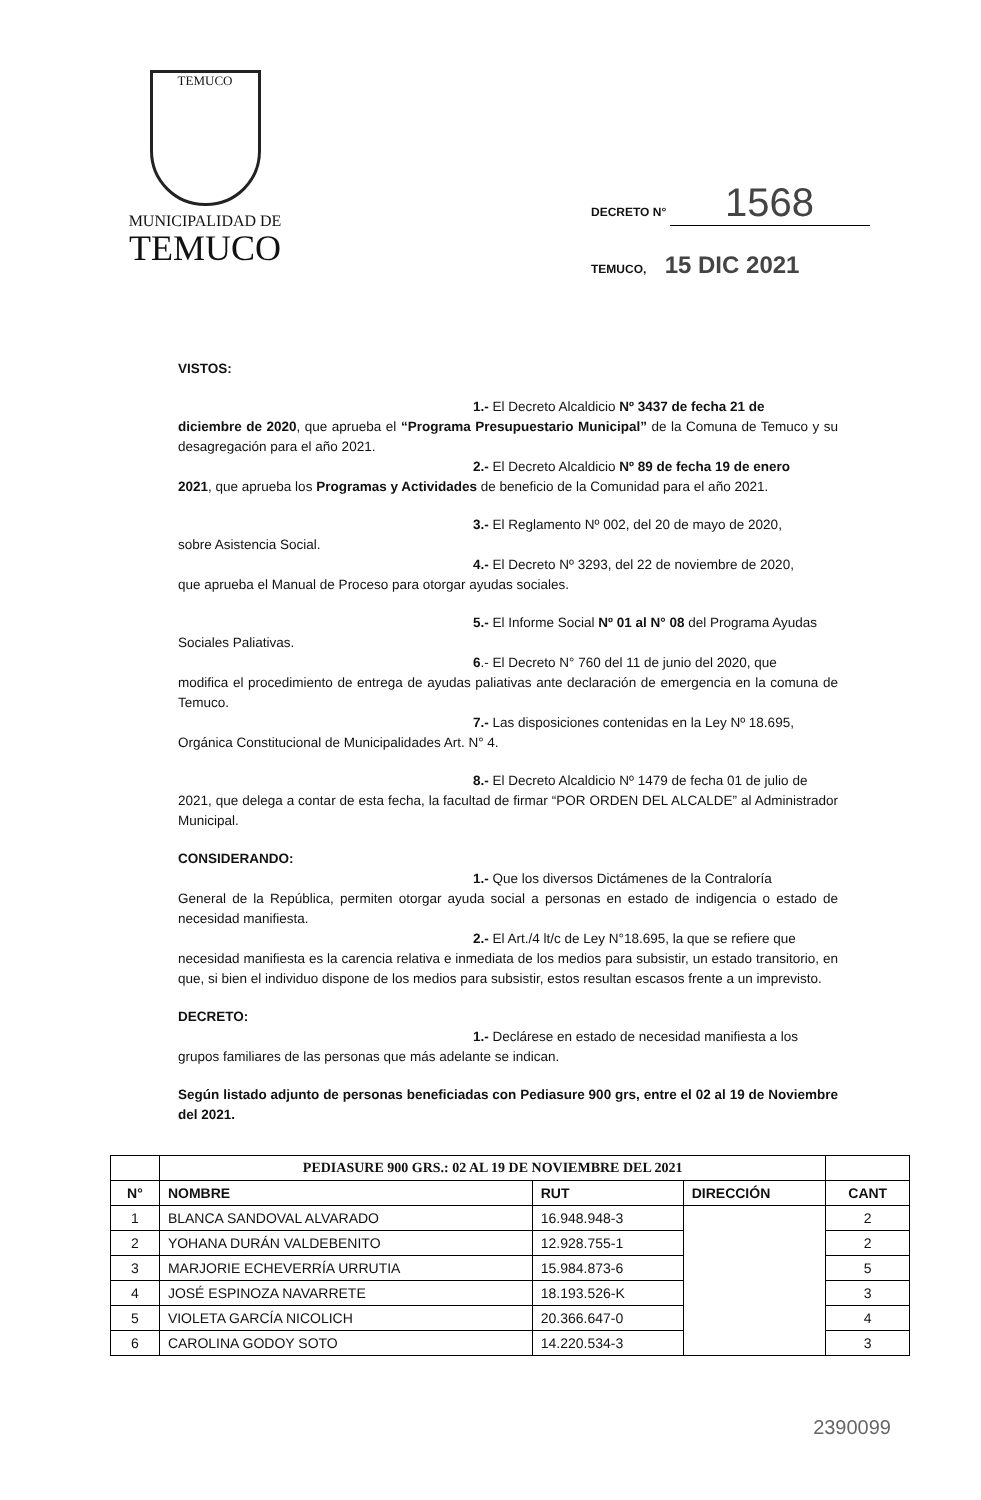TEMUCO
MUNICIPALIDAD DE
TEMUCO
DECRETO N° 1568
TEMUCO, 15 DIC 2021
VISTOS:
1.- El Decreto Alcaldicio Nº 3437 de fecha 21 de
diciembre de 2020, que aprueba el “Programa Presupuestario Municipal” de la Comuna de Temuco y su desagregación para el año 2021.
2.- El Decreto Alcaldicio Nº 89 de fecha 19 de enero
2021, que aprueba los Programas y Actividades de beneficio de la Comunidad para el año 2021.
3.- El Reglamento Nº 002, del 20 de mayo de 2020,
sobre Asistencia Social.
4.- El Decreto Nº 3293, del 22 de noviembre de 2020,
que aprueba el Manual de Proceso para otorgar ayudas sociales.
5.- El Informe Social Nº 01 al N° 08 del Programa Ayudas
Sociales Paliativas.
6.- El Decreto N° 760 del 11 de junio del 2020, que
modifica el procedimiento de entrega de ayudas paliativas ante declaración de emergencia en la comuna de Temuco.
7.- Las disposiciones contenidas en la Ley Nº 18.695,
Orgánica Constitucional de Municipalidades Art. N° 4.
8.- El Decreto Alcaldicio Nº 1479 de fecha 01 de julio de
2021, que delega a contar de esta fecha, la facultad de firmar “POR ORDEN DEL ALCALDE” al Administrador Municipal.
CONSIDERANDO:
1.- Que los diversos Dictámenes de la Contraloría
General de la República, permiten otorgar ayuda social a personas en estado de indigencia o estado de necesidad manifiesta.
2.- El Art./4 lt/c de Ley N°18.695, la que se refiere que
necesidad manifiesta es la carencia relativa e inmediata de los medios para subsistir, un estado transitorio, en que, si bien el individuo dispone de los medios para subsistir, estos resultan escasos frente a un imprevisto.
DECRETO:
1.- Declárese en estado de necesidad manifiesta a los
grupos familiares de las personas que más adelante se indican.
Según listado adjunto de personas beneficiadas con Pediasure 900 grs, entre el 02 al 19 de Noviembre del 2021.
| | PEDIASURE 900 GRS.: 02 AL 19 DE NOVIEMBRE DEL 2021 | | | |
| N° | NOMBRE | RUT | DIRECCIÓN | CANT |
| 1 | BLANCA SANDOVAL ALVARADO | 16.948.948-3 | | 2 |
| 2 | YOHANA DURÁN VALDEBENITO | 12.928.755-1 | | 2 |
| 3 | MARJORIE ECHEVERRÍA URRUTIA | 15.984.873-6 | | 5 |
| 4 | JOSÉ ESPINOZA NAVARRETE | 18.193.526-K | | 3 |
| 5 | VIOLETA GARCÍA NICOLICH | 20.366.647-0 | | 4 |
| 6 | CAROLINA GODOY SOTO | 14.220.534-3 | | 3 |
2390099